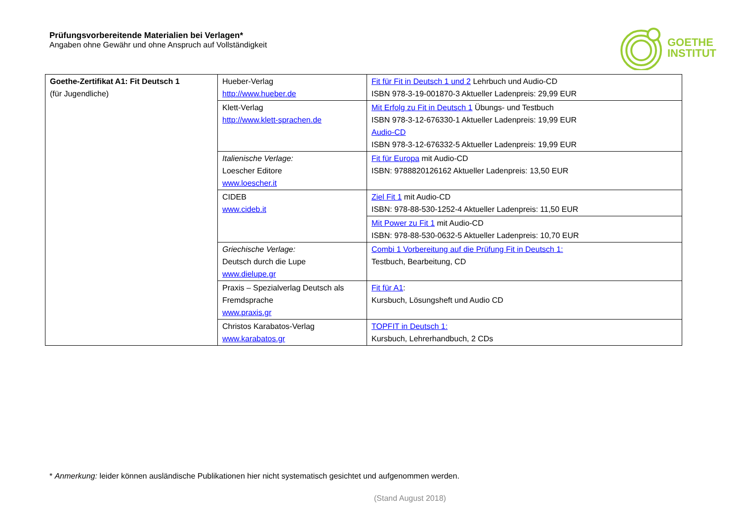Prüfungsvorbereitende Materialien bei Verlagen*
Angaben ohne Gewähr und ohne Anspruch auf Vollständigkeit
GOETHE
INSTITUT
| Goethe-Zertifikat A1: Fit Deutsch 1 (für Jugendliche) | Hueber-Verlag http://www.hueber.de | Fit für Fit in Deutsch 1 und 2 Lehrbuch und Audio-CD ISBN 978-3-19-001870-3 Aktueller Ladenpreis: 29,99 EUR |
| | Klett-Verlag http://www.klett-sprachen.de | Mit Erfolg zu Fit in Deutsch 1 Übungs- und Testbuch ISBN 978-3-12-676330-1 Aktueller Ladenpreis: 19,99 EUR Audio-CD ISBN 978-3-12-676332-5 Aktueller Ladenpreis: 19,99 EUR |
| | Italienische Verlage: Loescher Editore www.loescher.it | Fit für Europa mit Audio-CD ISBN: 9788820126162 Aktueller Ladenpreis: 13,50 EUR |
| | CIDEB www.cideb.it | Ziel Fit 1 mit Audio-CD ISBN: 978-88-530-1252-4 Aktueller Ladenpreis: 11,50 EUR |
| | | Mit Power zu Fit 1 mit Audio-CD ISBN: 978-88-530-0632-5 Aktueller Ladenpreis: 10,70 EUR |
| | Griechische Verlage: Deutsch durch die Lupe www.dielupe.gr | Combi 1 Vorbereitung auf die Prüfung Fit in Deutsch 1: Testbuch, Bearbeitung, CD |
| | Praxis – Spezialverlag Deutsch als Fremdsprache www.praxis.gr | Fit für A1 : Kursbuch, Lösungsheft und Audio CD |
| | Christos Karabatos-Verlag www.karabatos.gr | TOPFIT in Deutsch 1: Kursbuch, Lehrerhandbuch, 2 CDs |
* Anmerkung: leider können ausländische Publikationen hier nicht systematisch gesichtet und aufgenommen werden.
(Stand August 2018)